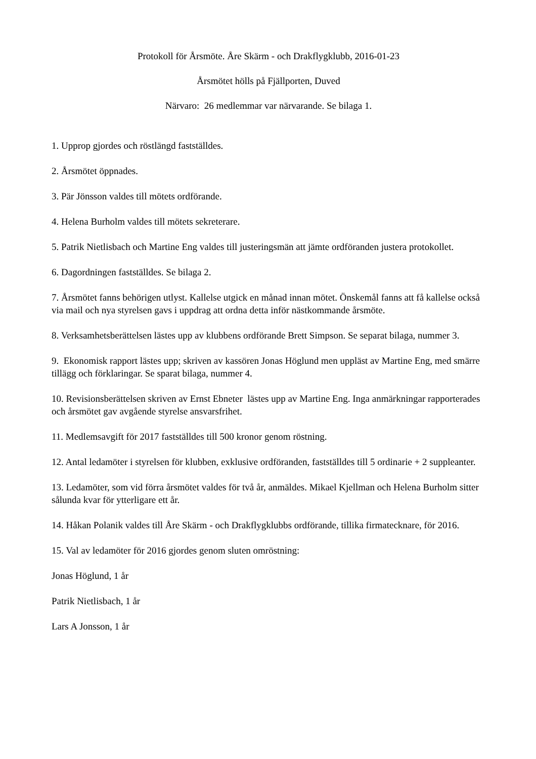Protokoll för Årsmöte. Åre Skärm - och Drakflygklubb, 2016-01-23
Årsmötet hölls på Fjällporten, Duved
Närvaro: 26 medlemmar var närvarande. Se bilaga 1.
1. Upprop gjordes och röstlängd fastställdes.
2. Årsmötet öppnades.
3. Pär Jönsson valdes till mötets ordförande.
4. Helena Burholm valdes till mötets sekreterare.
5. Patrik Nietlisbach och Martine Eng valdes till justeringsmän att jämte ordföranden justera protokollet.
6. Dagordningen fastställdes. Se bilaga 2.
7. Årsmötet fanns behörigen utlyst. Kallelse utgick en månad innan mötet. Önskemål fanns att få kallelse också via mail och nya styrelsen gavs i uppdrag att ordna detta inför nästkommande årsmöte.
8. Verksamhetsberättelsen lästes upp av klubbens ordförande Brett Simpson. Se separat bilaga, nummer 3.
9. Ekonomisk rapport lästes upp; skriven av kassören Jonas Höglund men uppläst av Martine Eng, med smärre tillägg och förklaringar. Se sparat bilaga, nummer 4.
10. Revisionsberättelsen skriven av Ernst Ebneter lästes upp av Martine Eng. Inga anmärkningar rapporterades och årsmötet gav avgående styrelse ansvarsfrihet.
11. Medlemsavgift för 2017 fastställdes till 500 kronor genom röstning.
12. Antal ledamöter i styrelsen för klubben, exklusive ordföranden, fastställdes till 5 ordinarie + 2 suppleanter.
13. Ledamöter, som vid förra årsmötet valdes för två år, anmäldes. Mikael Kjellman och Helena Burholm sitter sålunda kvar för ytterligare ett år.
14. Håkan Polanik valdes till Åre Skärm - och Drakflygklubbs ordförande, tillika firmatecknare, för 2016.
15. Val av ledamöter för 2016 gjordes genom sluten omröstning:
Jonas Höglund, 1 år
Patrik Nietlisbach, 1 år
Lars A Jonsson, 1 år